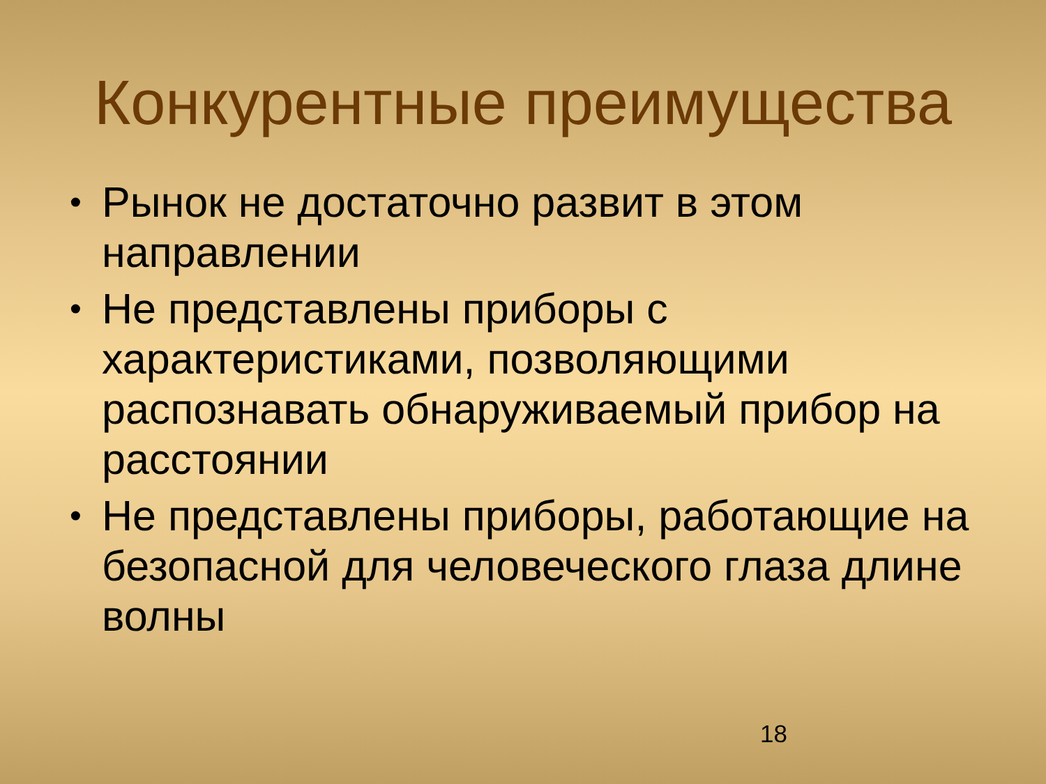Конкурентные преимущества
• Рынок не достаточно развит в этом направлении
• Не представлены приборы с характеристиками, позволяющими распознавать обнаруживаемый прибор на расстоянии
• Не представлены приборы, работающие на безопасной для человеческого глаза длине волны
18